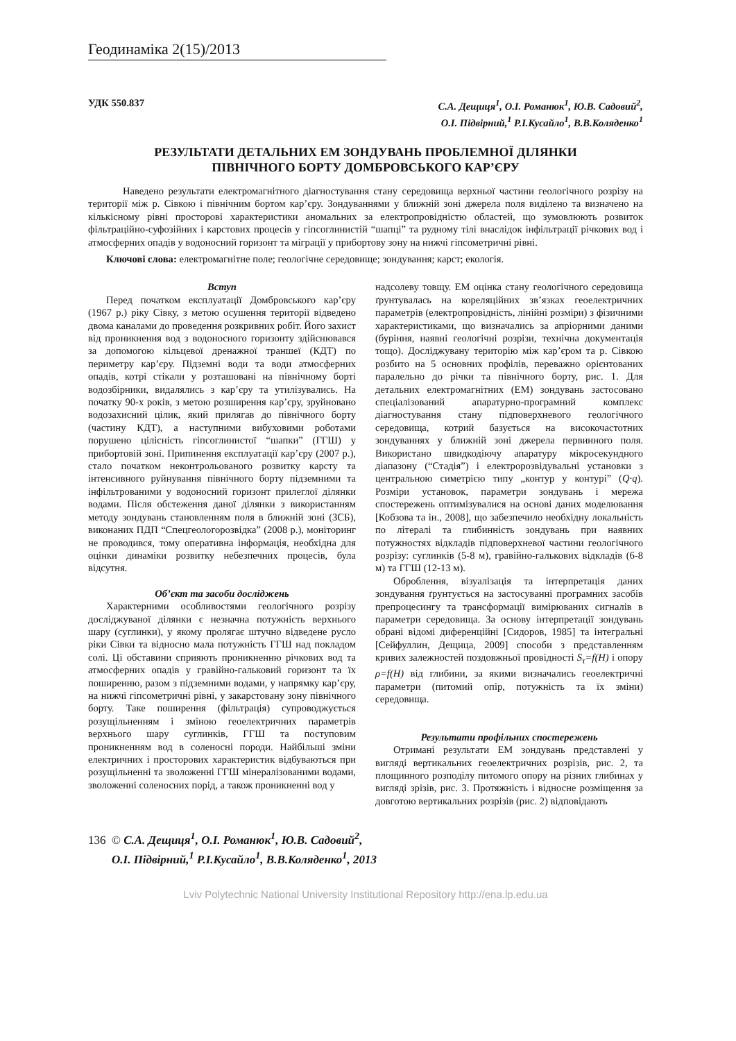Геодинаміка 2(15)/2013
УДК 550.837 С.А. Дещиця<sup>1</sup>, О.І. Романюк<sup>1</sup>, Ю.В. Садовий<sup>2</sup>,
О.І. Підвірний,<sup>1</sup> Р.І.Кусайло<sup>1</sup>, В.В.Коляденко<sup>1</sup>
РЕЗУЛЬТАТИ ДЕТАЛЬНИХ ЕМ ЗОНДУВАНЬ ПРОБЛЕМНОЇ ДІЛЯНКИ
ПІВНІЧНОГО БОРТУ ДОМБРОВСЬКОГО КАР’ЄРУ
Наведено результати електромагнітного діагностування стану середовища верхньої частини геологічного розрізу на території між р. Сівкою і північним бортом кар’єру. Зондуваннями у ближній зоні джерела поля виділено та визначено на кількісному рівні просторові характеристики аномальних за електропровідністю областей, що зумовлюють розвиток фільтраційно-суфозійних і карстових процесів у гіпсоглинистій “шапці” та рудному тілі внаслідок інфільтрації річкових вод і атмосферних опадів у водоносний горизонт та міграції у прибортову зону на нижчі гіпсометричні рівні.
Ключові слова: електромагнітне поле; геологічне середовище; зондування; карст; екологія.
Вступ
Перед початком експлуатації Домбровського кар’єру (1967 р.) ріку Сівку, з метою осушення території відведено двома каналами до проведення розкривних робіт. Його захист від проникнення вод з водоносного горизонту здійснювався за допомогою кільцевої дренажної траншеї (КДТ) по периметру кар’єру. Підземні води та води атмосферних опадів, котрі стікали у розташовані на північному борті водозбірники, видалялись з кар’єру та утилізувались. На початку 90-х років, з метою розширення кар’єру, зруйновано водозахисний цілик, який прилягав до північного борту (частину КДТ), а наступними вибуховими роботами порушено цілісність гіпсоглинистої “шапки” (ГГШ) у прибортовій зоні. Припинення експлуатації кар’єру (2007 р.), стало початком неконтрольованого розвитку карсту та інтенсивного руйнування північного борту підземними та інфільтрованими у водоносний горизонт прилеглої ділянки водами. Після обстеження даної ділянки з використанням методу зондувань становленням поля в ближній зоні (ЗСБ), виконаних ПДП “Спецгеологорозвідка” (2008 р.), моніторинг не проводився, тому оперативна інформація, необхідна для оцінки динаміки розвитку небезпечних процесів, була відсутня.
Об’єкт та засоби досліджень
Характерними особливостями геологічного розрізу досліджуваної ділянки є незначна потужність верхнього шару (суглинки), у якому пролягає штучно відведене русло ріки Сівки та відносно мала потужність ГГШ над покладом солі. Ці обставини сприяють проникненню річкових вод та атмосферних опадів у гравійно-гальковий горизонт та їх поширенню, разом з підземними водами, у напрямку кар’єру, на нижчі гіпсометричні рівні, у закарстовану зону північного борту. Таке поширення (фільтрація) супроводжується розущільненням і зміною геоелектричних параметрів верхнього шару суглинків, ГГШ та поступовим проникненням вод в соленосні породи. Найбільші зміни електричних і просторових характеристик відбуваються при розущільненні та зволоженні ГГШ мінералізованими водами, зволоженні соленосних порід, а також проникненні вод у
надсолеву товщу. ЕМ оцінка стану геологічного середовища ґрунтувалась на кореляційних зв’язках геоелектричних параметрів (електропровідність, лінійні розміри) з фізичними характеристиками, що визначались за апріорними даними (буріння, наявні геологічні розрізи, технічна документація тощо). Досліджувану територію між кар’єром та р. Сівкою розбито на 5 основних профілів, переважно орієнтованих паралельно до річки та північного борту, рис. 1. Для детальних електромагнітних (ЕМ) зондувань застосовано спеціалізований апаратурно-програмний комплекс діагностування стану підповерхневого геологічного середовища, котрий базується на високочастотних зондуваннях у ближній зоні джерела первинного поля. Використано швидкодіючу апаратуру мікросекундного діапазону (“Стадія”) і електророзвідувальні установки з центральною симетрією типу „контур у контурі” (Q·q). Розміри установок, параметри зондувань і мережа спостережень оптимізувалися на основі даних моделювання [Кобзова та ін., 2008], що забезпечило необхідну локальність по літералі та глибинність зондувань при наявних потужностях відкладів підповерхневої частини геологічного розрізу: суглинків (5-8 м), гравійно-галькових відкладів (6-8 м) та ГГШ (12-13 м).
Оброблення, візуалізація та інтерпретація даних зондування ґрунтується на застосуванні програмних засобів препроцесингу та трансформації вимірюваних сигналів в параметри середовища. За основу інтерпретації зондувань обрані відомі диференційні [Сидоров, 1985] та інтегральні [Сейфуллин, Дещица, 2009] способи з представленням кривих залежностей поздовжньої провідності S<sub>τ</sub>=f(H) і опору ρ=f(H) від глибини, за якими визначались геоелектричні параметри (питомий опір, потужність та їх зміни) середовища.
Результати профільних спостережень
Отримані результати ЕМ зондувань представлені у вигляді вертикальних геоелектричних розрізів, рис. 2, та площинного розподілу питомого опору на різних глибинах у вигляді зрізів, рис. 3. Протяжність і відносне розміщення за довготою вертикальних розрізів (рис. 2) відповідають
136 © С.А. Дещиця<sup>1</sup>, О.І. Романюк<sup>1</sup>, Ю.В. Садовий<sup>2</sup>,
О.І. Підвірний,<sup>1</sup> Р.І.Кусайло<sup>1</sup>, В.В.Коляденко<sup>1</sup>, 2013
Lviv Polytechnic National University Institutional Repository http://ena.lp.edu.ua